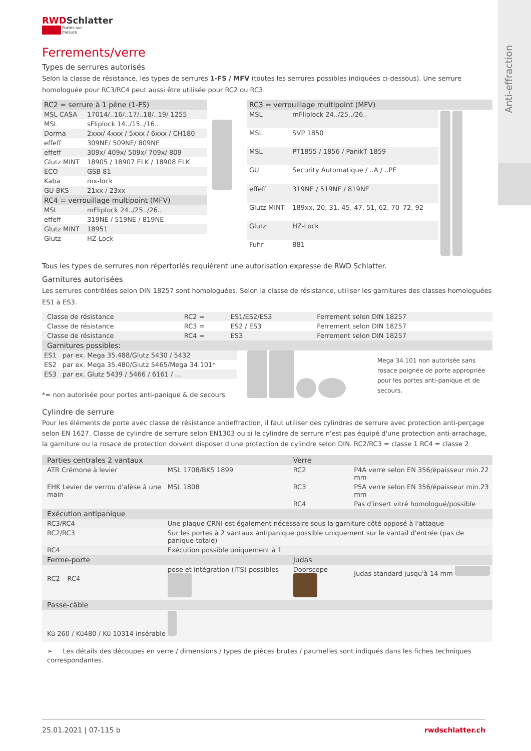Anti-effraction
RWDSchlatter
Portes sur mesure
Ferrements/verre
Types de serrures autorisés
Selon la classe de résistance, les types de serrures 1-FS / MFV (toutes les serrures possibles indiquées ci-dessous). Une serrure homologuée pour RC3/RC4 peut aussi être utilisée pour RC2 ou RC3.
| RC2 = serrure à 1 pêne (1-FS) | |
| --- | --- |
| MSL CASA | 17014/..16/..17/..18/..19/ 1255 |
| MSL | sFliplock 14../15../16.. |
| Dorma | 2xxx/ 4xxx / 5xxx / 6xxx / CH180 |
| effeff | 309NE/ 509NE/ 809NE |
| effeff | 309x/ 409x/ 509x/ 709x/ 809 |
| Glutz MINT | 18905 / 18907 ELK / 18908 ELK |
| ECO | GSB 81 |
| Kaba | mx-lock |
| GU-BKS | 21xx / 23xx |
| RC4 = verrouillage multipoint (MFV) | |
| MSL | mFliplock 24../25../26.. |
| effeff | 319NE / 519NE / 819NE |
| Glutz MINT | 18951 |
| Glutz | HZ-Lock |
| RC3 = verrouillage multipoint (MFV) | | |
| --- | --- | --- |
| MSL | mFliplock 24../25../26.. | |
| MSL | SVP 1850 | |
| MSL | PT1855 / 1856 / PanikT 1859 | |
| GU | Security Automatique / ..A / ..PE | |
| effeff | 319NE / 519NE / 819NE | |
| Glutz MINT | 189xx, 20, 31, 45, 47, 51, 62, 70–72, 92 | |
| Glutz | HZ-Lock | |
| Fuhr | 881 | |
Tous les types de serrures non répertoriés requièrent une autorisation expresse de RWD Schlatter.
Garnitures autorisées
Les serrures contrôlées selon DIN 18257 sont homologuées. Selon la classe de résistance, utiliser les garnitures des classes homologuées ES1 à ES3.
| Classe de résistance | RC2 = | ES1/ES2/ES3 | Ferrement selon DIN 18257 |
| Classe de résistance | RC3 = | ES2 / ES3 | Ferrement selon DIN 18257 |
| Classe de résistance | RC4 = | ES3 | Ferrement selon DIN 18257 |
| Garnitures possibles: | | | |
| ES1 | par ex. Mega 35.488/Glutz 5430 / 5432 |
| ES2 | par ex. Mega 35.480/Glutz 5465/Mega 34.101* |
| ES3 | par ex. Glutz 5439 / 5466 / 6161 / ... |
*= non autorisée pour portes anti-panique & de secours
Mega 34.101 non autorisée sans rosace poignée de porte appropriée pour les portes anti-panique et de secours.
Cylindre de serrure
Pour les éléments de porte avec classe de résistance antieffraction, il faut utiliser des cylindres de serrure avec protection anti-perçage selon EN 1627. Classe de cylindre de serrure selon EN1303 ou si le cylindre de serrure n'est pas équipé d'une protection anti-arrachage, la garniture ou la rosace de protection doivent disposer d'une protection de cylindre selon DIN. RC2/RC3 = classe 1 RC4 = classe 2
| Parties centrales 2 vantaux | | Verre | |
| --- | --- | --- | --- |
| ATR Crémone à levier | MSL 1708/BKS 1899 | RC2 | P4A verre selon EN 356/épaisseur min.22 mm |
| EHK Levier de verrou d'alèse à une main | MSL 1808 | RC3 | P5A verre selon EN 356/épaisseur min.23 mm |
| | | RC4 | Pas d'insert vitré homologué/possible |
| Exécution antipanique | | | |
| RC3/RC4 | Une plaque CRNI est également nécessaire sous la garniture côté opposé à l'attaque | | |
| RC2/RC3 | Sur les portes à 2 vantaux antipanique possible uniquement sur le vantail d'entrée (pas de panique totale) | | |
| RC4 | Exécution possible uniquement à 1 | | |
| Ferme-porte | | Judas | |
| RC2 – RC4 | pose et intégration (ITS) possibles | Doorscope | Judas standard jusqu'à 14 mm |
| Passe-câble | | | |
| Kü 260 / Kü480 / Kü 10314 insérable | | | |
➢ Les détails des découpes en verre / dimensions / types de pièces brutes / paumelles sont indiqués dans les fiches techniques correspondantes.
25.01.2021 | 07-115 b rwdschlatter.ch